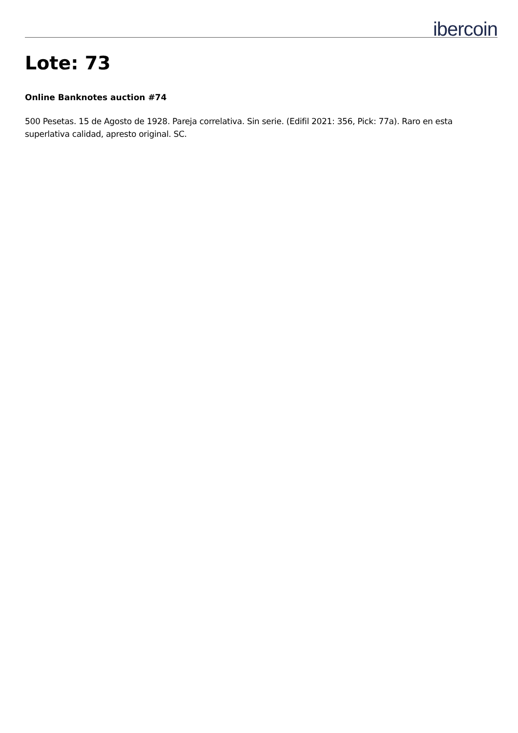ibercoin
Lote: 73
Online Banknotes auction #74
500 Pesetas. 15 de Agosto de 1928. Pareja correlativa. Sin serie. (Edifil 2021: 356, Pick: 77a). Raro en esta superlativa calidad, apresto original. SC.